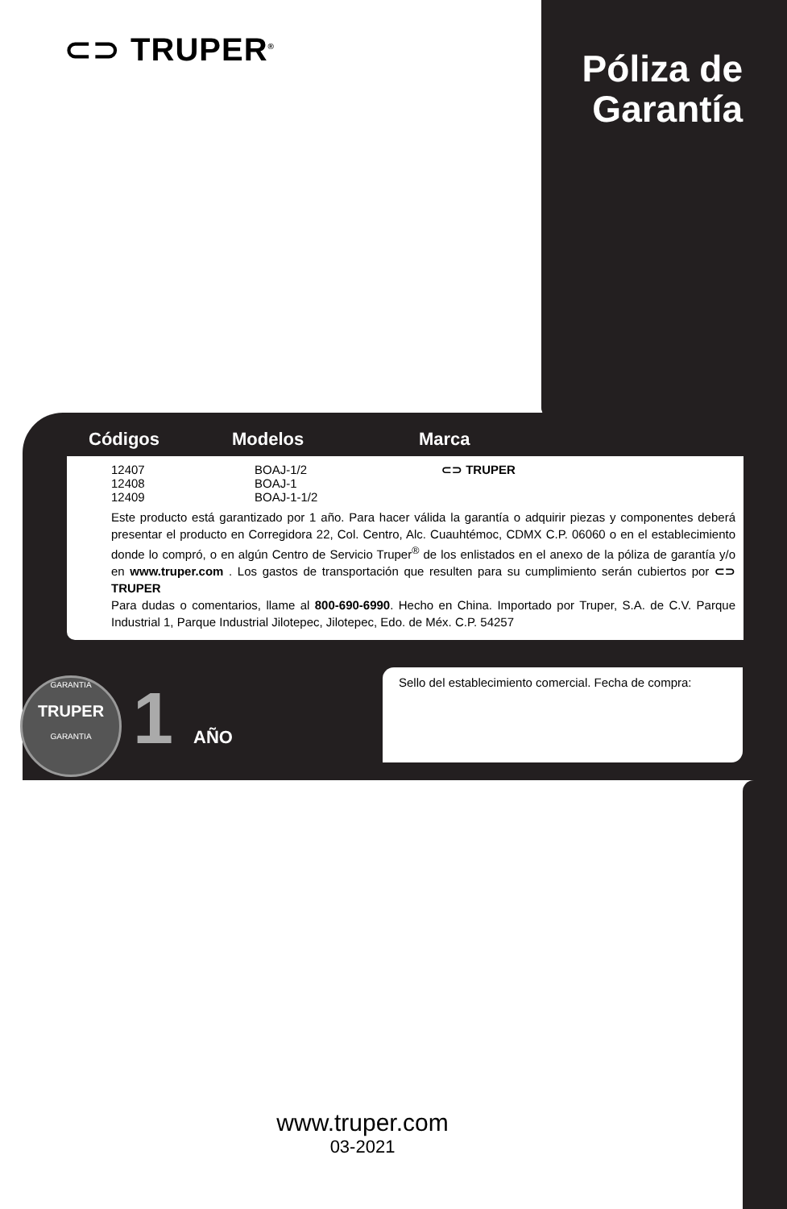⊂⊃ TRUPER<sup>®</sup>
Póliza de Garantía
Códigos Modelos Marca
| 12407 12408 12409 | BOAJ-1/2 BOAJ-1 BOAJ-1-1/2 | ⊂⊃ TRUPER |
Este producto está garantizado por 1 año. Para hacer válida la garantía o adquirir piezas y componentes deberá presentar el producto en Corregidora 22, Col. Centro, Alc. Cuauhtémoc, CDMX C.P. 06060 o en el establecimiento donde lo compró, o en algún Centro de Servicio Truper<sup>®</sup> de los enlistados en el anexo de la póliza de garantía y/o en www.truper.com . Los gastos de transportación que resulten para su cumplimiento serán cubiertos por ⊂⊃ TRUPER
Para dudas o comentarios, llame al 800-690-6990. Hecho en China. Importado por Truper, S.A. de C.V. Parque Industrial 1, Parque Industrial Jilotepec, Jilotepec, Edo. de Méx. C.P. 54257
GARANTIA
TRUPER
GARANTIA
1 AÑO
Sello del establecimiento comercial. Fecha de compra:
www.truper.com
03-2021